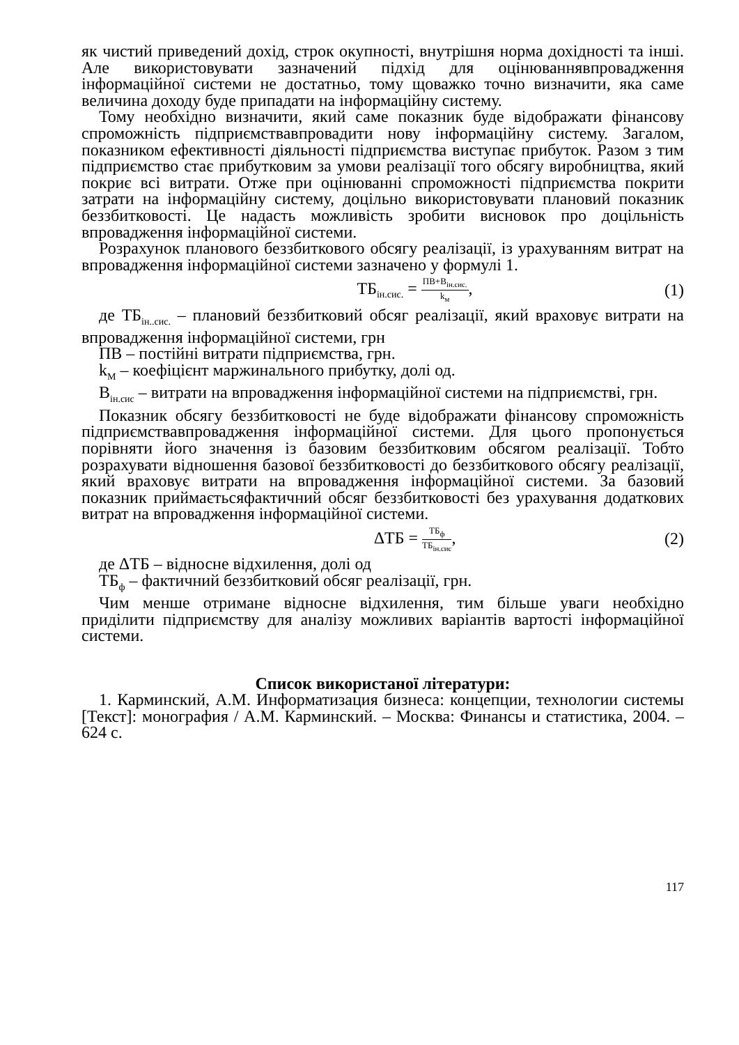як чистий приведений дохід, строк окупності, внутрішня норма дохідності та інші. Але використовувати зазначений підхід для оцінюваннявпровадження інформаційної системи не достатньо, тому щоважко точно визначити, яка саме величина доходу буде припадати на інформаційну систему.
Тому необхідно визначити, який саме показник буде відображати фінансову спроможність підприємствавпровадити нову інформаційну систему. Загалом, показником ефективності діяльності підприємства виступає прибуток. Разом з тим підприємство стає прибутковим за умови реалізації того обсягу виробництва, який покриє всі витрати. Отже при оцінюванні спроможності підприємства покрити затрати на інформаційну систему, доцільно використовувати плановий показник беззбитковості. Це надасть можливість зробити висновок про доцільність впровадження інформаційної системи.
Розрахунок планового беззбиткового обсягу реалізації, із урахуванням витрат на впровадження інформаційної системи зазначено у формулі 1.
ТБ<sub>ін.сис.</sub> = ПВ+В<sub>ін.сис.</sub> k<sub>м</sub>, (1)
де ТБ<sub>ін..сис.</sub> – плановий беззбитковий обсяг реалізації, який враховує витрати на впровадження інформаційної системи, грн
ПВ – постійні витрати підприємства, грн.
k<sub>М</sub> – коефіцієнт маржинального прибутку, долі од.
В<sub>ін.сис</sub> – витрати на впровадження інформаційної системи на підприємстві, грн.
Показник обсягу беззбитковості не буде відображати фінансову спроможність підприємствавпровадження інформаційної системи. Для цього пропонується порівняти його значення із базовим беззбитковим обсягом реалізації. Тобто розрахувати відношення базової беззбитковості до беззбиткового обсягу реалізації, який враховує витрати на впровадження інформаційної системи. За базовий показник приймаєтьсяфактичний обсяг беззбитковості без урахування додаткових витрат на впровадження інформаційної системи.
ΔТБ = ТБ<sub>ф</sub> ТБ<sub>ін.сис</sub>, (2)
де ΔТБ – відносне відхилення, долі од
ТБ<sub>ф</sub> – фактичний беззбитковий обсяг реалізації, грн.
Чим менше отримане відносне відхилення, тим більше уваги необхідно приділити підприємству для аналізу можливих варіантів вартості інформаційної системи.
Список використаної літератури:
1. Карминский, А.М. Информатизация бизнеса: концепции, технологии системы [Текст]: монография / А.М. Карминский. – Москва: Финансы и статистика, 2004. – 624 с.
117